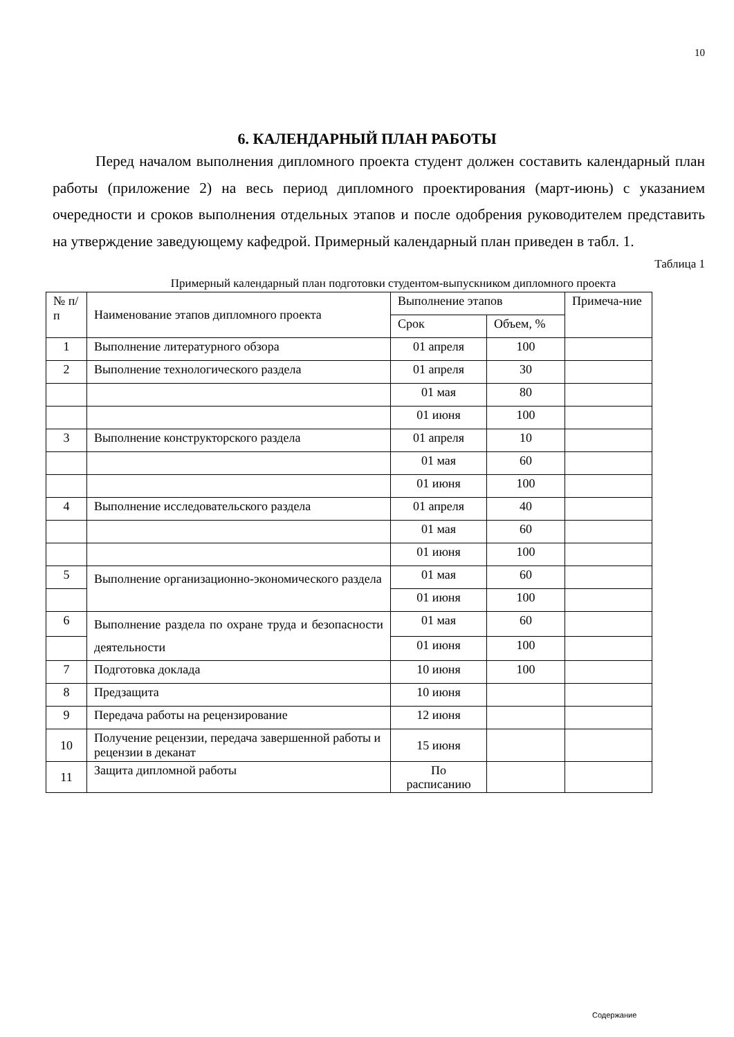10
6. КАЛЕНДАРНЫЙ ПЛАН РАБОТЫ
Перед началом выполнения дипломного проекта студент должен составить календарный план работы (приложение 2) на весь период дипломного проектирования (март-июнь) с указанием очередности и сроков выполнения отдельных этапов и после одобрения руководителем представить на утверждение заведующему кафедрой. Примерный календарный план приведен в табл. 1.
Таблица 1
Примерный календарный план подготовки студентом-выпускником дипломного проекта
| № п/п | Наименование этапов дипломного проекта | Выполнение этапов | | Примеча-ние |
| --- | --- | --- | --- | --- |
| | | Срок | Объем, % | |
| 1 | Выполнение литературного обзора | 01 апреля | 100 | |
| 2 | Выполнение технологического раздела | 01 апреля | 30 | |
| | | 01 мая | 80 | |
| | | 01 июня | 100 | |
| 3 | Выполнение конструкторского раздела | 01 апреля | 10 | |
| | | 01 мая | 60 | |
| | | 01 июня | 100 | |
| 4 | Выполнение исследовательского раздела | 01 апреля | 40 | |
| | | 01 мая | 60 | |
| | | 01 июня | 100 | |
| 5 | Выполнение организационно-экономического раздела | 01 мая | 60 | |
| | | 01 июня | 100 | |
| 6 | Выполнение раздела по охране труда и безопасности деятельности | 01 мая | 60 | |
| | | 01 июня | 100 | |
| 7 | Подготовка доклада | 10 июня | 100 | |
| 8 | Предзащита | 10 июня | | |
| 9 | Передача работы на рецензирование | 12 июня | | |
| 10 | Получение рецензии, передача завершенной работы и рецензии в деканат | 15 июня | | |
| 11 | Защита дипломной работы | По расписанию | | |
Содержание